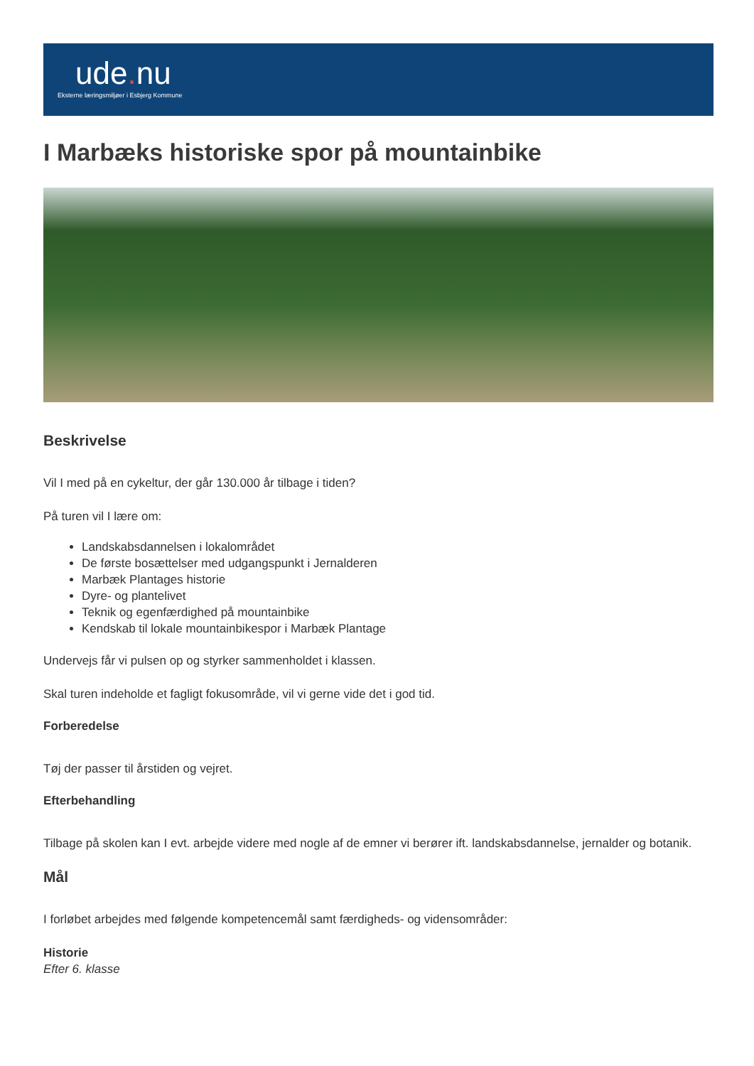ude. nu
Eksterne læringsmiljøer i Esbjerg Kommune
I Marbæks historiske spor på mountainbike
Beskrivelse
Vil I med på en cykeltur, der går 130.000 år tilbage i tiden?
På turen vil I lære om:
Landskabsdannelsen i lokalområdet
De første bosættelser med udgangspunkt i Jernalderen
Marbæk Plantages historie
Dyre- og plantelivet
Teknik og egenfærdighed på mountainbike
Kendskab til lokale mountainbikespor i Marbæk Plantage
Undervejs får vi pulsen op og styrker sammenholdet i klassen.
Skal turen indeholde et fagligt fokusområde, vil vi gerne vide det i god tid.
Forberedelse
Tøj der passer til årstiden og vejret.
Efterbehandling
Tilbage på skolen kan I evt. arbejde videre med nogle af de emner vi berører ift. landskabsdannelse, jernalder og botanik.
Mål
I forløbet arbejdes med følgende kompetencemål samt færdigheds- og vidensområder:
Historie
Efter 6. klasse